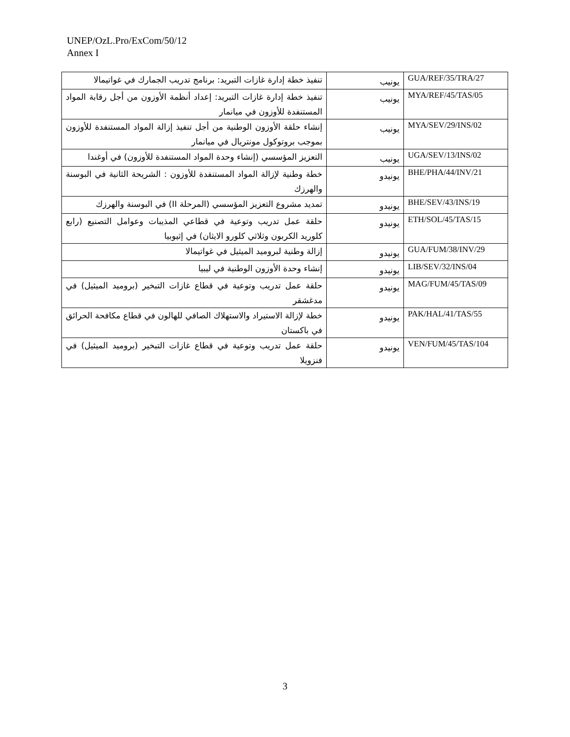UNEP/OzL.Pro/ExCom/50/12
Annex I
| GUA/REF/35/TRA/27 | يونيب | تنفيذ خطة إدارة غازات التبريد: برنامج تدريب الجمارك في غواتيمالا |
| MYA/REF/45/TAS/05 | يونيب | تنفيذ خطة إدارة غازات التبريد: إعداد أنظمة الأوزون من أجل رقابة المواد المستنفدة للأوزون في ميانمار |
| MYA/SEV/29/INS/02 | يونيب | إنشاء حلقة الأوزون الوطنية من أجل تنفيذ إزالة المواد المستنفدة للأوزون بموجب بروتوكول مونتريال في ميانمار |
| UGA/SEV/13/INS/02 | يونيب | التعزيز المؤسسي (إنشاء وحدة المواد المستنفدة للأوزون) في أوغندا |
| BHE/PHA/44/INV/21 | يونيدو | خطة وطنية لإزالة المواد المستنفدة للأوزون : الشريحة الثانية في البوسنة والهرزك |
| BHE/SEV/43/INS/19 | يونيدو | تمديد مشروع التعزيز المؤسسي (المرحلة II) في البوسنة والهرزك |
| ETH/SOL/45/TAS/15 | يونيدو | حلقة عمل تدريب وتوعية في قطاعي المذيبات وعوامل التصنيع (رابع كلوريد الكربون وثلاثي كلورو الايثان) في إثيوبيا |
| GUA/FUM/38/INV/29 | يونيدو | إزالة وطنية لبروميد الميثيل في غواتيمالا |
| LIB/SEV/32/INS/04 | يونيدو | إنشاء وحدة الأوزون الوطنية في ليبيا |
| MAG/FUM/45/TAS/09 | يونيدو | حلقة عمل تدريب وتوعية في قطاع غازات التبخير (بروميد الميثيل) في مدغشقر |
| PAK/HAL/41/TAS/55 | يونيدو | خطة لإزالة الاستيراد والاستهلاك الصافي للهالون في قطاع مكافحة الحرائق في باكستان |
| VEN/FUM/45/TAS/104 | يونيدو | حلقة عمل تدريب وتوعية في قطاع غازات التبخير (بروميد الميثيل) في فنزويلا |
3